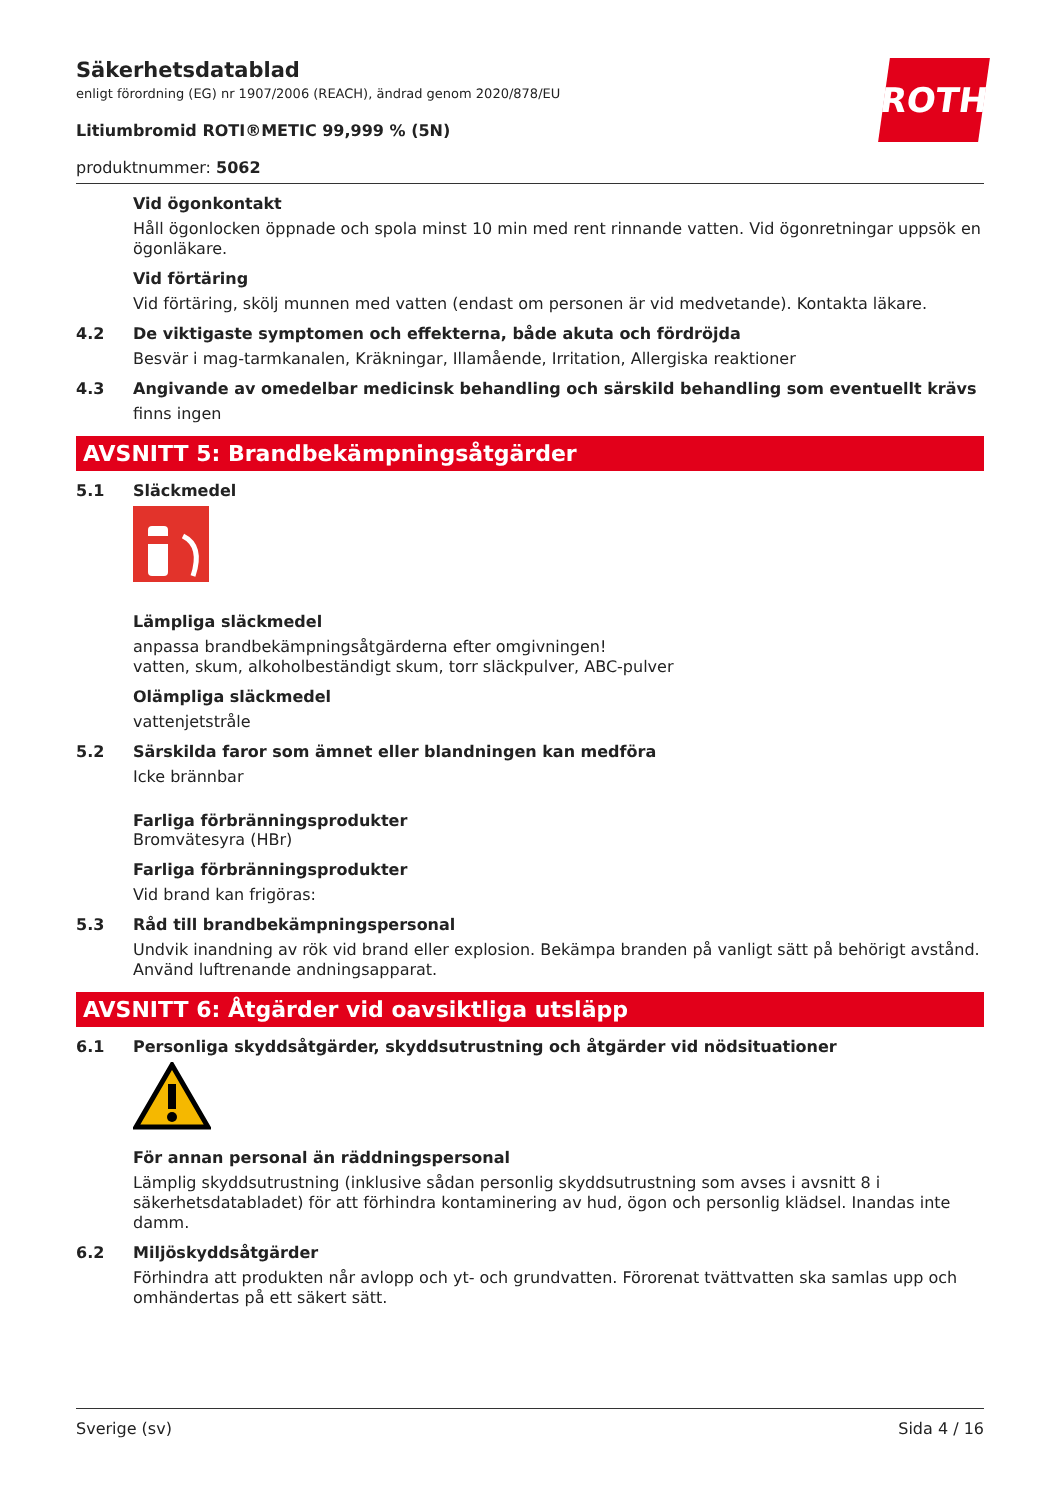ROTH
Säkerhetsdatablad
enligt förordning (EG) nr 1907/2006 (REACH), ändrad genom 2020/878/EU
Litiumbromid ROTI®METIC 99,999 % (5N)
produktnummer: 5062
Vid ögonkontakt
Håll ögonlocken öppnade och spola minst 10 min med rent rinnande vatten. Vid ögonretningar uppsök en ögonläkare.
Vid förtäring
Vid förtäring, skölj munnen med vatten (endast om personen är vid medvetande). Kontakta läkare.
4.2 De viktigaste symptomen och effekterna, både akuta och fördröjda
Besvär i mag-tarmkanalen, Kräkningar, Illamående, Irritation, Allergiska reaktioner
4.3 Angivande av omedelbar medicinsk behandling och särskild behandling som eventuellt krävs
finns ingen
AVSNITT 5: Brandbekämpningsåtgärder
5.1 Släckmedel
Lämpliga släckmedel
anpassa brandbekämpningsåtgärderna efter omgivningen!
vatten, skum, alkoholbeständigt skum, torr släckpulver, ABC-pulver
Olämpliga släckmedel
vattenjetstråle
5.2 Särskilda faror som ämnet eller blandningen kan medföra
Icke brännbar
Farliga förbränningsprodukter
Bromvätesyra (HBr)
Farliga förbränningsprodukter
Vid brand kan frigöras:
5.3 Råd till brandbekämpningspersonal
Undvik inandning av rök vid brand eller explosion. Bekämpa branden på vanligt sätt på behörigt avstånd. Använd luftrenande andningsapparat.
AVSNITT 6: Åtgärder vid oavsiktliga utsläpp
6.1 Personliga skyddsåtgärder, skyddsutrustning och åtgärder vid nödsituationer
För annan personal än räddningspersonal
Lämplig skyddsutrustning (inklusive sådan personlig skyddsutrustning som avses i avsnitt 8 i säkerhetsdatabladet) för att förhindra kontaminering av hud, ögon och personlig klädsel. Inandas inte damm.
6.2 Miljöskyddsåtgärder
Förhindra att produkten når avlopp och yt- och grundvatten. Förorenat tvättvatten ska samlas upp och omhändertas på ett säkert sätt.
Sverige (sv) Sida 4 / 16